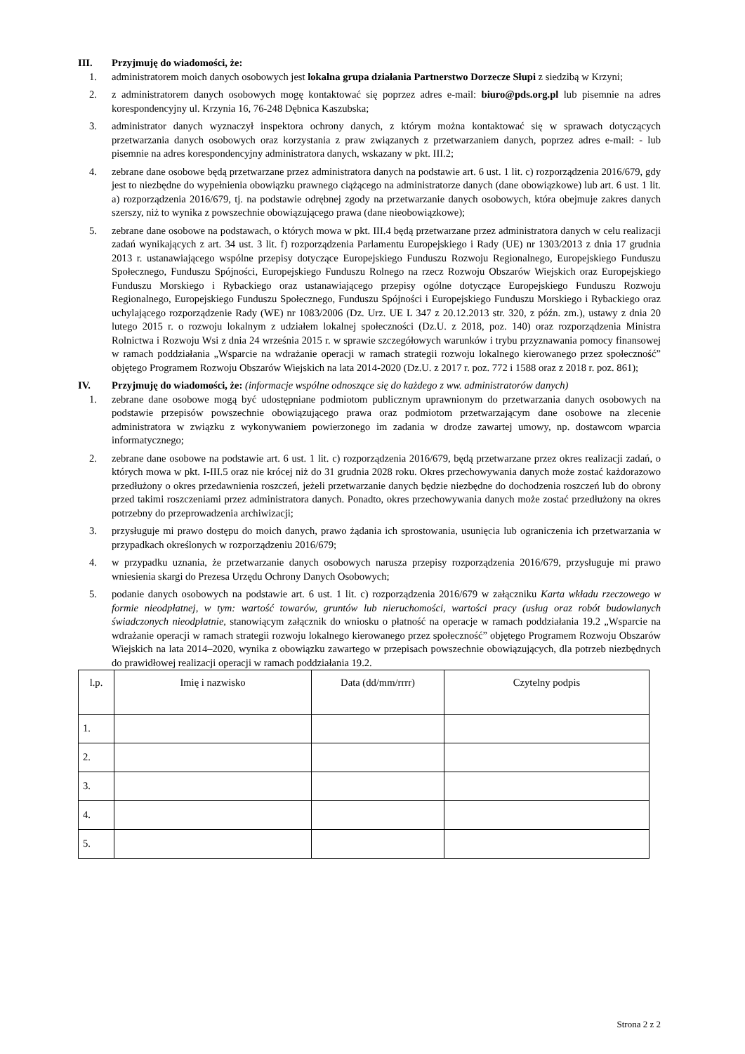III. Przyjmuję do wiadomości, że:
1. administratorem moich danych osobowych jest lokalna grupa działania Partnerstwo Dorzecze Słupi z siedzibą w Krzyni;
2. z administratorem danych osobowych mogę kontaktować się poprzez adres e-mail: biuro@pds.org.pl lub pisemnie na adres korespondencyjny ul. Krzynia 16, 76-248 Dębnica Kaszubska;
3. administrator danych wyznaczył inspektora ochrony danych, z którym można kontaktować się w sprawach dotyczących przetwarzania danych osobowych oraz korzystania z praw związanych z przetwarzaniem danych, poprzez adres e-mail: - lub pisemnie na adres korespondencyjny administratora danych, wskazany w pkt. III.2;
4. zebrane dane osobowe będą przetwarzane przez administratora danych na podstawie art. 6 ust. 1 lit. c) rozporządzenia 2016/679, gdy jest to niezbędne do wypełnienia obowiązku prawnego ciążącego na administratorze danych (dane obowiązkowe) lub art. 6 ust. 1 lit. a) rozporządzenia 2016/679, tj. na podstawie odrębnej zgody na przetwarzanie danych osobowych, która obejmuje zakres danych szerszy, niż to wynika z powszechnie obowiązującego prawa (dane nieobowiązkowe);
5. zebrane dane osobowe na podstawach, o których mowa w pkt. III.4 będą przetwarzane przez administratora danych w celu realizacji zadań wynikających z art. 34 ust. 3 lit. f) rozporządzenia Parlamentu Europejskiego i Rady (UE) nr 1303/2013 z dnia 17 grudnia 2013 r. ustanawiającego wspólne przepisy dotyczące Europejskiego Funduszu Rozwoju Regionalnego, Europejskiego Funduszu Społecznego, Funduszu Spójności, Europejskiego Funduszu Rolnego na rzecz Rozwoju Obszarów Wiejskich oraz Europejskiego Funduszu Morskiego i Rybackiego oraz ustanawiającego przepisy ogólne dotyczące Europejskiego Funduszu Rozwoju Regionalnego, Europejskiego Funduszu Społecznego, Funduszu Spójności i Europejskiego Funduszu Morskiego i Rybackiego oraz uchylającego rozporządzenie Rady (WE) nr 1083/2006 (Dz. Urz. UE L 347 z 20.12.2013 str. 320, z późn. zm.), ustawy z dnia 20 lutego 2015 r. o rozwoju lokalnym z udziałem lokalnej społeczności (Dz.U. z 2018, poz. 140) oraz rozporządzenia Ministra Rolnictwa i Rozwoju Wsi z dnia 24 września 2015 r. w sprawie szczegółowych warunków i trybu przyznawania pomocy finansowej w ramach poddziałania „Wsparcie na wdrażanie operacji w ramach strategii rozwoju lokalnego kierowanego przez społeczność” objętego Programem Rozwoju Obszarów Wiejskich na lata 2014-2020 (Dz.U. z 2017 r. poz. 772 i 1588 oraz z 2018 r. poz. 861);
IV. Przyjmuję do wiadomości, że: (informacje wspólne odnoszące się do każdego z ww. administratorów danych)
1. zebrane dane osobowe mogą być udostępniane podmiotom publicznym uprawnionym do przetwarzania danych osobowych na podstawie przepisów powszechnie obowiązującego prawa oraz podmiotom przetwarzającym dane osobowe na zlecenie administratora w związku z wykonywaniem powierzonego im zadania w drodze zawartej umowy, np. dostawcom wparcia informatycznego;
2. zebrane dane osobowe na podstawie art. 6 ust. 1 lit. c) rozporządzenia 2016/679, będą przetwarzane przez okres realizacji zadań, o których mowa w pkt. I-III.5 oraz nie krócej niż do 31 grudnia 2028 roku. Okres przechowywania danych może zostać każdorazowo przedłużony o okres przedawnienia roszczeń, jeżeli przetwarzanie danych będzie niezbędne do dochodzenia roszczeń lub do obrony przed takimi roszczeniami przez administratora danych. Ponadto, okres przechowywania danych może zostać przedłużony na okres potrzebny do przeprowadzenia archiwizacji;
3. przysługuje mi prawo dostępu do moich danych, prawo żądania ich sprostowania, usunięcia lub ograniczenia ich przetwarzania w przypadkach określonych w rozporządzeniu 2016/679;
4. w przypadku uznania, że przetwarzanie danych osobowych narusza przepisy rozporządzenia 2016/679, przysługuje mi prawo wniesienia skargi do Prezesa Urzędu Ochrony Danych Osobowych;
5. podanie danych osobowych na podstawie art. 6 ust. 1 lit. c) rozporządzenia 2016/679 w załączniku Karta wkładu rzeczowego w formie nieodpłatnej, w tym: wartość towarów, gruntów lub nieruchomości, wartości pracy (usług oraz robót budowlanych świadczonych nieodpłatnie, stanowiącym załącznik do wniosku o płatność na operacje w ramach poddziałania 19.2 „Wsparcie na wdrażanie operacji w ramach strategii rozwoju lokalnego kierowanego przez społeczność” objętego Programem Rozwoju Obszarów Wiejskich na lata 2014–2020, wynika z obowiązku zawartego w przepisach powszechnie obowiązujących, dla potrzeb niezbędnych do prawidłowej realizacji operacji w ramach poddziałania 19.2.
| l.p. | Imię i nazwisko | Data (dd/mm/rrrr) | Czytelny podpis |
| --- | --- | --- | --- |
| 1. | | | |
| 2. | | | |
| 3. | | | |
| 4. | | | |
| 5. | | | |
Strona 2 z 2